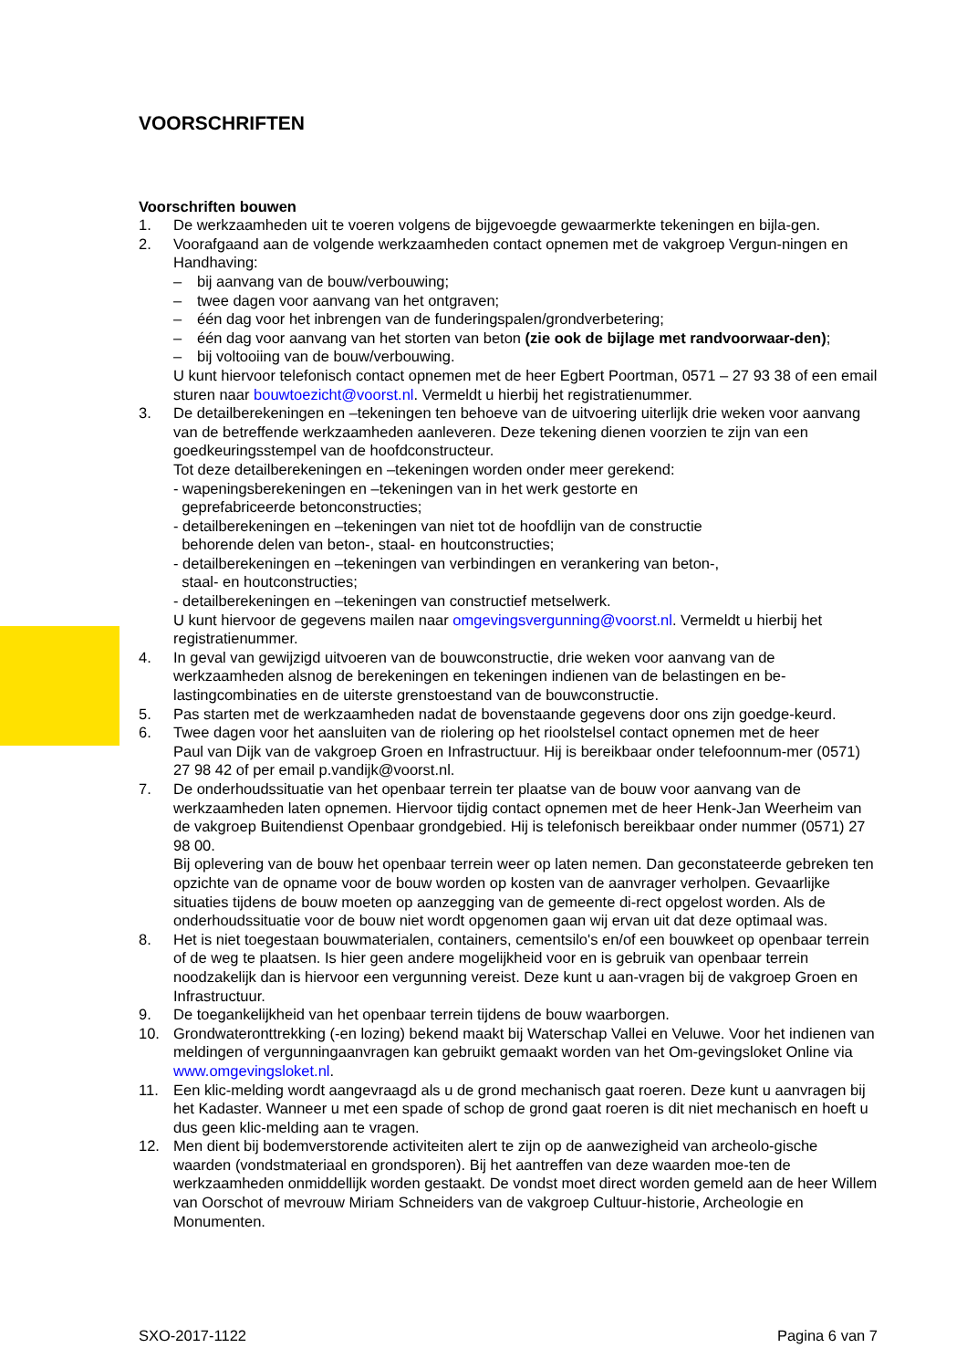VOORSCHRIFTEN
Voorschriften bouwen
1. De werkzaamheden uit te voeren volgens de bijgevoegde gewaarmerkte tekeningen en bijla-gen.
2. Voorafgaand aan de volgende werkzaamheden contact opnemen met de vakgroep Vergun-ningen en Handhaving:
– bij aanvang van de bouw/verbouwing;
– twee dagen voor aanvang van het ontgraven;
– één dag voor het inbrengen van de funderingspalen/grondverbetering;
– één dag voor aanvang van het storten van beton (zie ook de bijlage met randvoorwaar-den);
– bij voltooiing van de bouw/verbouwing.
U kunt hiervoor telefonisch contact opnemen met de heer Egbert Poortman, 0571 – 27 93 38 of een email sturen naar bouwtoezicht@voorst.nl. Vermeldt u hierbij het registratienummer.
3. De detailberekeningen en –tekeningen ten behoeve van de uitvoering uiterlijk drie weken voor aanvang van de betreffende werkzaamheden aanleveren. Deze tekening dienen voorzien te zijn van een goedkeuringsstempel van de hoofdconstructeur.
Tot deze detailberekeningen en –tekeningen worden onder meer gerekend:
- wapeningsberekeningen en –tekeningen van in het werk gestorte en
geprefabriceerde betonconstructies;
- detailberekeningen en –tekeningen van niet tot de hoofdlijn van de constructie
behorende delen van beton-, staal- en houtconstructies;
- detailberekeningen en –tekeningen van verbindingen en verankering van beton-,
staal- en houtconstructies;
- detailberekeningen en –tekeningen van constructief metselwerk.
U kunt hiervoor de gegevens mailen naar omgevingsvergunning@voorst.nl. Vermeldt u hierbij het registratienummer.
4. In geval van gewijzigd uitvoeren van de bouwconstructie, drie weken voor aanvang van de werkzaamheden alsnog de berekeningen en tekeningen indienen van de belastingen en be-lastingcombinaties en de uiterste grenstoestand van de bouwconstructie.
5. Pas starten met de werkzaamheden nadat de bovenstaande gegevens door ons zijn goedge-keurd.
6. Twee dagen voor het aansluiten van de riolering op het rioolstelsel contact opnemen met de heer
Paul van Dijk van de vakgroep Groen en Infrastructuur. Hij is bereikbaar onder telefoonnum-mer (0571) 27 98 42 of per email p.vandijk@voorst.nl.
7. De onderhoudssituatie van het openbaar terrein ter plaatse van de bouw voor aanvang van de werkzaamheden laten opnemen. Hiervoor tijdig contact opnemen met de heer Henk-Jan Weerheim van de vakgroep Buitendienst Openbaar grondgebied. Hij is telefonisch bereikbaar onder nummer (0571) 27 98 00.
Bij oplevering van de bouw het openbaar terrein weer op laten nemen. Dan geconstateerde gebreken ten opzichte van de opname voor de bouw worden op kosten van de aanvrager verholpen. Gevaarlijke situaties tijdens de bouw moeten op aanzegging van de gemeente di-rect opgelost worden. Als de onderhoudssituatie voor de bouw niet wordt opgenomen gaan wij ervan uit dat deze optimaal was.
8. Het is niet toegestaan bouwmaterialen, containers, cementsilo's en/of een bouwkeet op openbaar terrein of de weg te plaatsen. Is hier geen andere mogelijkheid voor en is gebruik van openbaar terrein noodzakelijk dan is hiervoor een vergunning vereist. Deze kunt u aan-vragen bij de vakgroep Groen en Infrastructuur.
9. De toegankelijkheid van het openbaar terrein tijdens de bouw waarborgen.
10. Grondwateronttrekking (-en lozing) bekend maakt bij Waterschap Vallei en Veluwe. Voor het indienen van meldingen of vergunningaanvragen kan gebruikt gemaakt worden van het Om-gevingsloket Online via www.omgevingsloket.nl.
11. Een klic-melding wordt aangevraagd als u de grond mechanisch gaat roeren. Deze kunt u aanvragen bij het Kadaster. Wanneer u met een spade of schop de grond gaat roeren is dit niet mechanisch en hoeft u dus geen klic-melding aan te vragen.
12. Men dient bij bodemverstorende activiteiten alert te zijn op de aanwezigheid van archeolo-gische waarden (vondstmateriaal en grondsporen). Bij het aantreffen van deze waarden moe-ten de werkzaamheden onmiddellijk worden gestaakt. De vondst moet direct worden gemeld aan de heer Willem van Oorschot of mevrouw Miriam Schneiders van de vakgroep Cultuur-historie, Archeologie en Monumenten.
SXO-2017-1122 Pagina 6 van 7